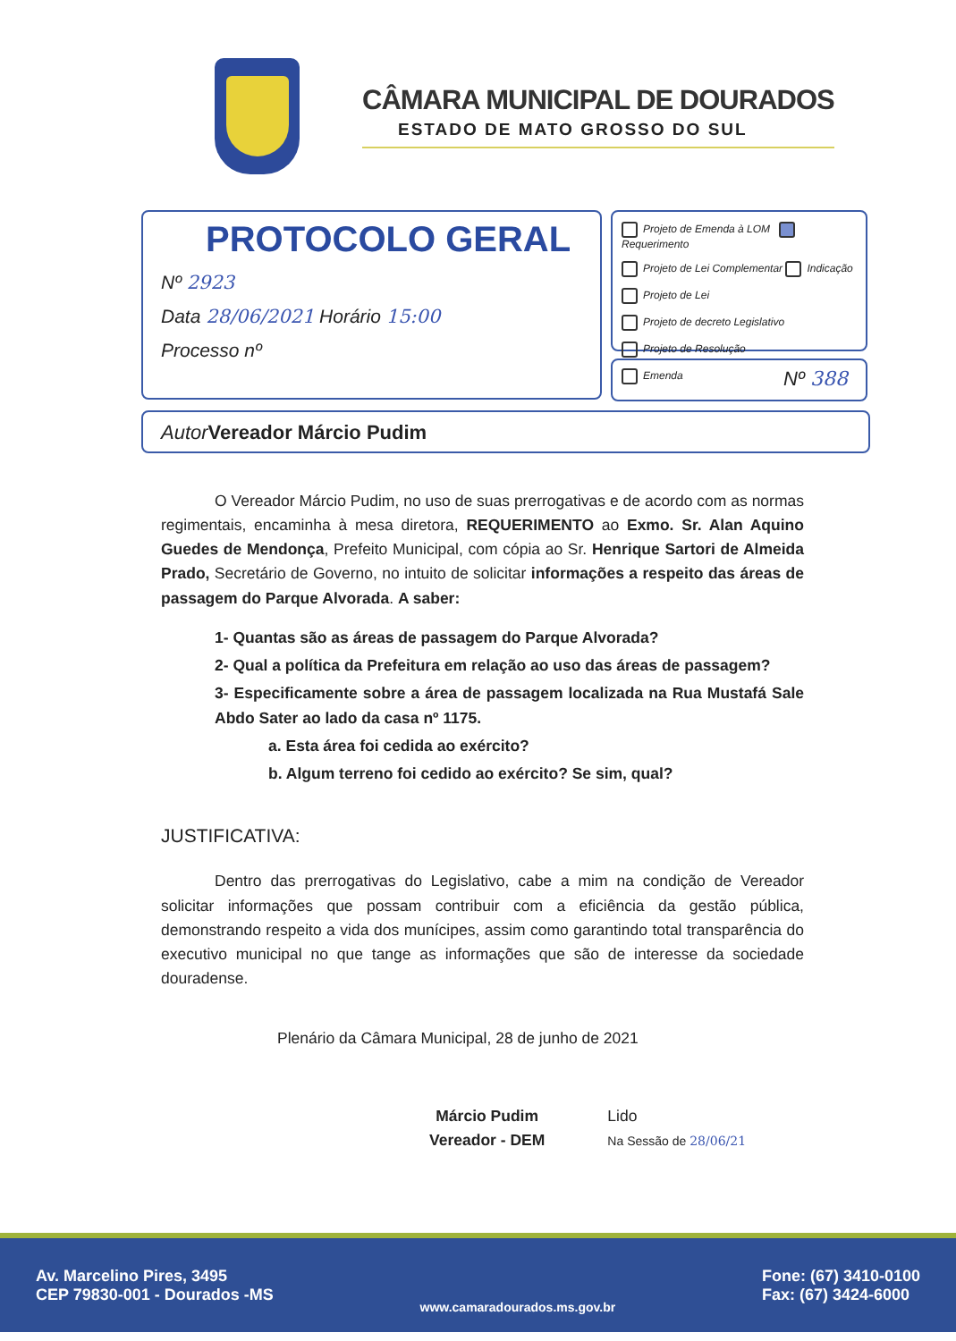CÂMARA MUNICIPAL DE DOURADOS
ESTADO DE MATO GROSSO DO SUL
PROTOCOLO GERAL
Nº 2923
Data 28/06/2021 Horário 15:00
Processo nº
Projeto de Emenda à LOM Requerimento
Projeto de Lei Complementar Indicação
Projeto de Lei
Projeto de decreto Legislativo
Projeto de Resolução
Emenda
Nº 388
Autor Vereador Márcio Pudim
O Vereador Márcio Pudim, no uso de suas prerrogativas e de acordo com as normas regimentais, encaminha à mesa diretora, REQUERIMENTO ao Exmo. Sr. Alan Aquino Guedes de Mendonça, Prefeito Municipal, com cópia ao Sr. Henrique Sartori de Almeida Prado, Secretário de Governo, no intuito de solicitar informações a respeito das áreas de passagem do Parque Alvorada. A saber:
1- Quantas são as áreas de passagem do Parque Alvorada?
2- Qual a política da Prefeitura em relação ao uso das áreas de passagem?
3- Especificamente sobre a área de passagem localizada na Rua Mustafá Sale Abdo Sater ao lado da casa nº 1175.
a. Esta área foi cedida ao exército?
b. Algum terreno foi cedido ao exército? Se sim, qual?
JUSTIFICATIVA:
Dentro das prerrogativas do Legislativo, cabe a mim na condição de Vereador solicitar informações que possam contribuir com a eficiência da gestão pública, demonstrando respeito a vida dos munícipes, assim como garantindo total transparência do executivo municipal no que tange as informações que são de interesse da sociedade douradense.
Plenário da Câmara Municipal, 28 de junho de 2021
Márcio Pudim
Vereador - DEM
Lido
Na Sessão de 28/06/21
Av. Marcelino Pires, 3495
CEP 79830-001 - Dourados -MS
www.camaradourados.ms.gov.br
Fone: (67) 3410-0100
Fax: (67) 3424-6000